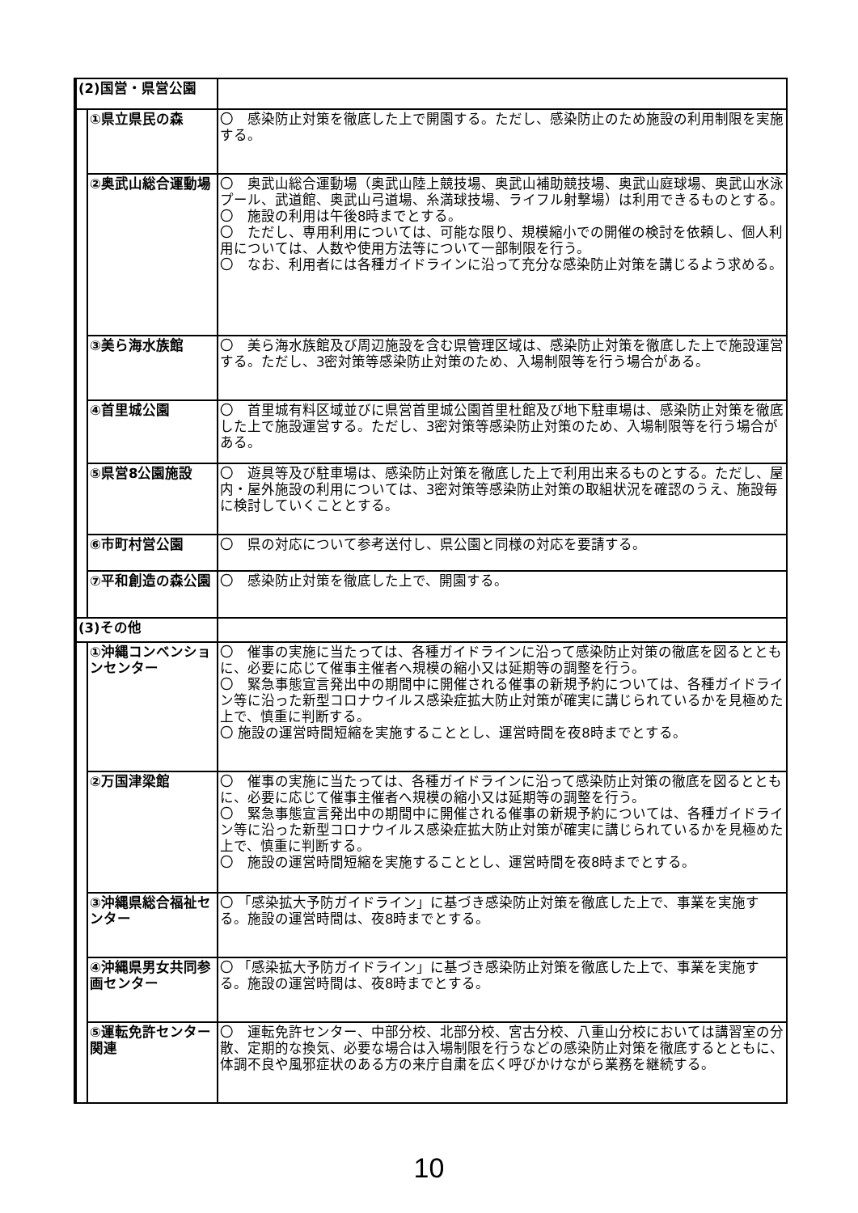| (2)国営・県営公園 | | |
| | ①県立県民の森 | 〇 感染防止対策を徹底した上で開園する。ただし、感染防止のため施設の利用制限を実施する。 |
| | ②奥武山総合運動場 | 〇 奥武山総合運動場（奥武山陸上競技場、奥武山補助競技場、奥武山庭球場、奥武山水泳プール、武道館、奥武山弓道場、糸満球技場、ライフル射撃場）は利用できるものとする。 〇 施設の利用は午後8時までとする。 〇 ただし、専用利用については、可能な限り、規模縮小での開催の検討を依頼し、個人利用については、人数や使用方法等について一部制限を行う。 〇 なお、利用者には各種ガイドラインに沿って充分な感染防止対策を講じるよう求める。 |
| | ③美ら海水族館 | 〇 美ら海水族館及び周辺施設を含む県管理区域は、感染防止対策を徹底した上で施設運営する。ただし、3密対策等感染防止対策のため、入場制限等を行う場合がある。 |
| | ④首里城公園 | 〇 首里城有料区域並びに県営首里城公園首里杜館及び地下駐車場は、感染防止対策を徹底した上で施設運営する。ただし、3密対策等感染防止対策のため、入場制限等を行う場合がある。 |
| | ⑤県営8公園施設 | 〇 遊具等及び駐車場は、感染防止対策を徹底した上で利用出来るものとする。ただし、屋内・屋外施設の利用については、3密対策等感染防止対策の取組状況を確認のうえ、施設毎に検討していくこととする。 |
| | ⑥市町村営公園 | 〇 県の対応について参考送付し、県公園と同様の対応を要請する。 |
| | ⑦平和創造の森公園 | 〇 感染防止対策を徹底した上で、開園する。 |
| (3)その他 | | |
| | ①沖縄コンベンションセンター | 〇 催事の実施に当たっては、各種ガイドラインに沿って感染防止対策の徹底を図るとともに、必要に応じて催事主催者へ規模の縮小又は延期等の調整を行う。 〇 緊急事態宣言発出中の期間中に開催される催事の新規予約については、各種ガイドライン等に沿った新型コロナウイルス感染症拡大防止対策が確実に講じられているかを見極めた上で、慎重に判断する。 〇 施設の運営時間短縮を実施することとし、運営時間を夜8時までとする。 |
| | ②万国津梁館 | 〇 催事の実施に当たっては、各種ガイドラインに沿って感染防止対策の徹底を図るとともに、必要に応じて催事主催者へ規模の縮小又は延期等の調整を行う。 〇 緊急事態宣言発出中の期間中に開催される催事の新規予約については、各種ガイドライン等に沿った新型コロナウイルス感染症拡大防止対策が確実に講じられているかを見極めた上で、慎重に判断する。 〇 施設の運営時間短縮を実施することとし、運営時間を夜8時までとする。 |
| | ③沖縄県総合福祉センター | 〇 「感染拡大予防ガイドライン」に基づき感染防止対策を徹底した上で、事業を実施する。施設の運営時間は、夜8時までとする。 |
| | ④沖縄県男女共同参画センター | 〇 「感染拡大予防ガイドライン」に基づき感染防止対策を徹底した上で、事業を実施する。施設の運営時間は、夜8時までとする。 |
| | ⑤運転免許センター関連 | 〇 運転免許センター、中部分校、北部分校、宮古分校、八重山分校においては講習室の分散、定期的な換気、必要な場合は入場制限を行うなどの感染防止対策を徹底するとともに、体調不良や風邪症状のある方の来庁自粛を広く呼びかけながら業務を継続する。 |
10